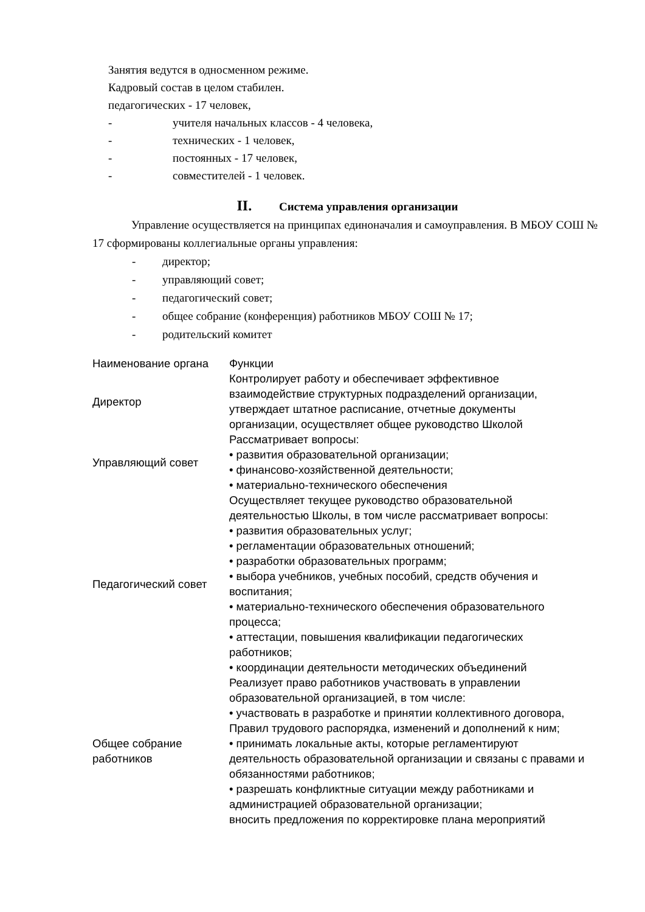Занятия ведутся в односменном режиме.
Кадровый состав в целом стабилен.
педагогических - 17 человек,
- учителя начальных классов - 4 человека,
- технических - 1 человек,
- постоянных - 17 человек,
- совместителей - 1 человек.
II. Система управления организации
Управление осуществляется на принципах единоначалия и самоуправления. В МБОУ СОШ № 17 сформированы коллегиальные органы управления:
- директор;
- управляющий совет;
- педагогический совет;
- общее собрание (конференция) работников МБОУ СОШ № 17;
- родительский комитет
| Наименование органа | Функции |
| Директор | Контролирует работу и обеспечивает эффективное взаимодействие структурных подразделений организации, утверждает штатное расписание, отчетные документы организации, осуществляет общее руководство Школой |
| Управляющий совет | Рассматривает вопросы: • развития образовательной организации; • финансово-хозяйственной деятельности; • материально-технического обеспечения |
| Педагогический совет | Осуществляет текущее руководство образовательной деятельностью Школы, в том числе рассматривает вопросы: • развития образовательных услуг; • регламентации образовательных отношений; • разработки образовательных программ; • выбора учебников, учебных пособий, средств обучения и воспитания; • материально-технического обеспечения образовательного процесса; • аттестации, повышения квалификации педагогических работников; • координации деятельности методических объединений |
| Общее собрание работников | Реализует право работников участвовать в управлении образовательной организацией, в том числе: • участвовать в разработке и принятии коллективного договора, Правил трудового распорядка, изменений и дополнений к ним; • принимать локальные акты, которые регламентируют деятельность образовательной организации и связаны с правами и обязанностями работников; • разрешать конфликтные ситуации между работниками и администрацией образовательной организации; вносить предложения по корректировке плана мероприятий |